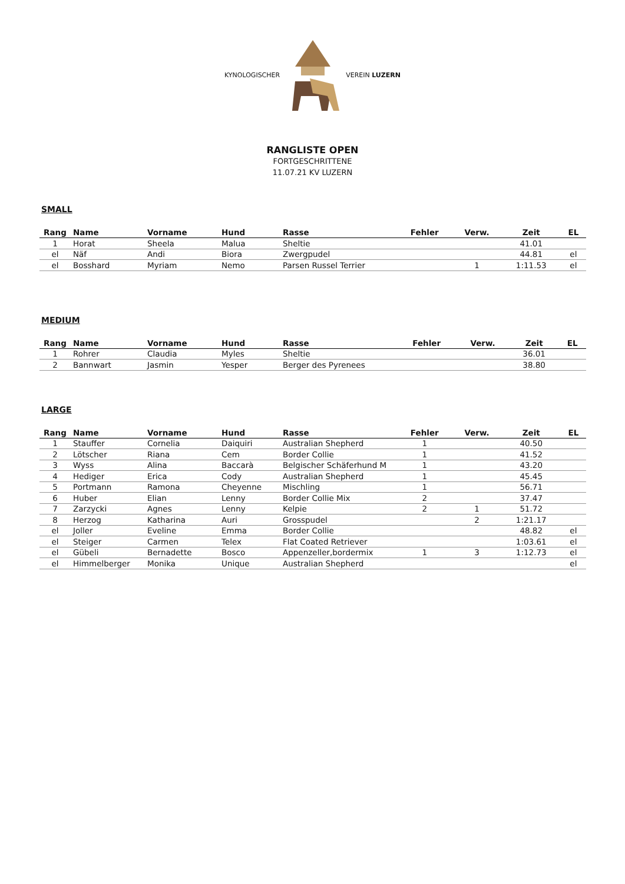KYNOLOGISCHER VEREIN LUZERN
RANGLISTE OPEN
FORTGESCHRITTENE
11.07.21 KV LUZERN
SMALL
| Rang | Name | Vorname | Hund | Rasse | Fehler | Verw. | Zeit | EL |
| --- | --- | --- | --- | --- | --- | --- | --- | --- |
| 1 | Horat | Sheela | Malua | Sheltie | | | 41.01 | |
| el | Näf | Andi | Biora | Zwergpudel | | | 44.81 | el |
| el | Bosshard | Myriam | Nemo | Parsen Russel Terrier | | 1 | 1:11.53 | el |
MEDIUM
| Rang | Name | Vorname | Hund | Rasse | Fehler | Verw. | Zeit | EL |
| --- | --- | --- | --- | --- | --- | --- | --- | --- |
| 1 | Rohrer | Claudia | Myles | Sheltie | | | 36.01 | |
| 2 | Bannwart | Jasmin | Yesper | Berger des Pyrenees | | | 38.80 | |
LARGE
| Rang | Name | Vorname | Hund | Rasse | Fehler | Verw. | Zeit | EL |
| --- | --- | --- | --- | --- | --- | --- | --- | --- |
| 1 | Stauffer | Cornelia | Daiquiri | Australian Shepherd | 1 | | 40.50 | |
| 2 | Lötscher | Riana | Cem | Border Collie | 1 | | 41.52 | |
| 3 | Wyss | Alina | Baccarà | Belgischer Schäferhund M | 1 | | 43.20 | |
| 4 | Hediger | Erica | Cody | Australian Shepherd | 1 | | 45.45 | |
| 5 | Portmann | Ramona | Cheyenne | Mischling | 1 | | 56.71 | |
| 6 | Huber | Elian | Lenny | Border Collie Mix | 2 | | 37.47 | |
| 7 | Zarzycki | Agnes | Lenny | Kelpie | 2 | 1 | 51.72 | |
| 8 | Herzog | Katharina | Auri | Grosspudel | | 2 | 1:21.17 | |
| el | Joller | Eveline | Emma | Border Collie | | | 48.82 | el |
| el | Steiger | Carmen | Telex | Flat Coated Retriever | | | 1:03.61 | el |
| el | Gübeli | Bernadette | Bosco | Appenzeller,bordermix | 1 | 3 | 1:12.73 | el |
| el | Himmelberger | Monika | Unique | Australian Shepherd | | | | el |